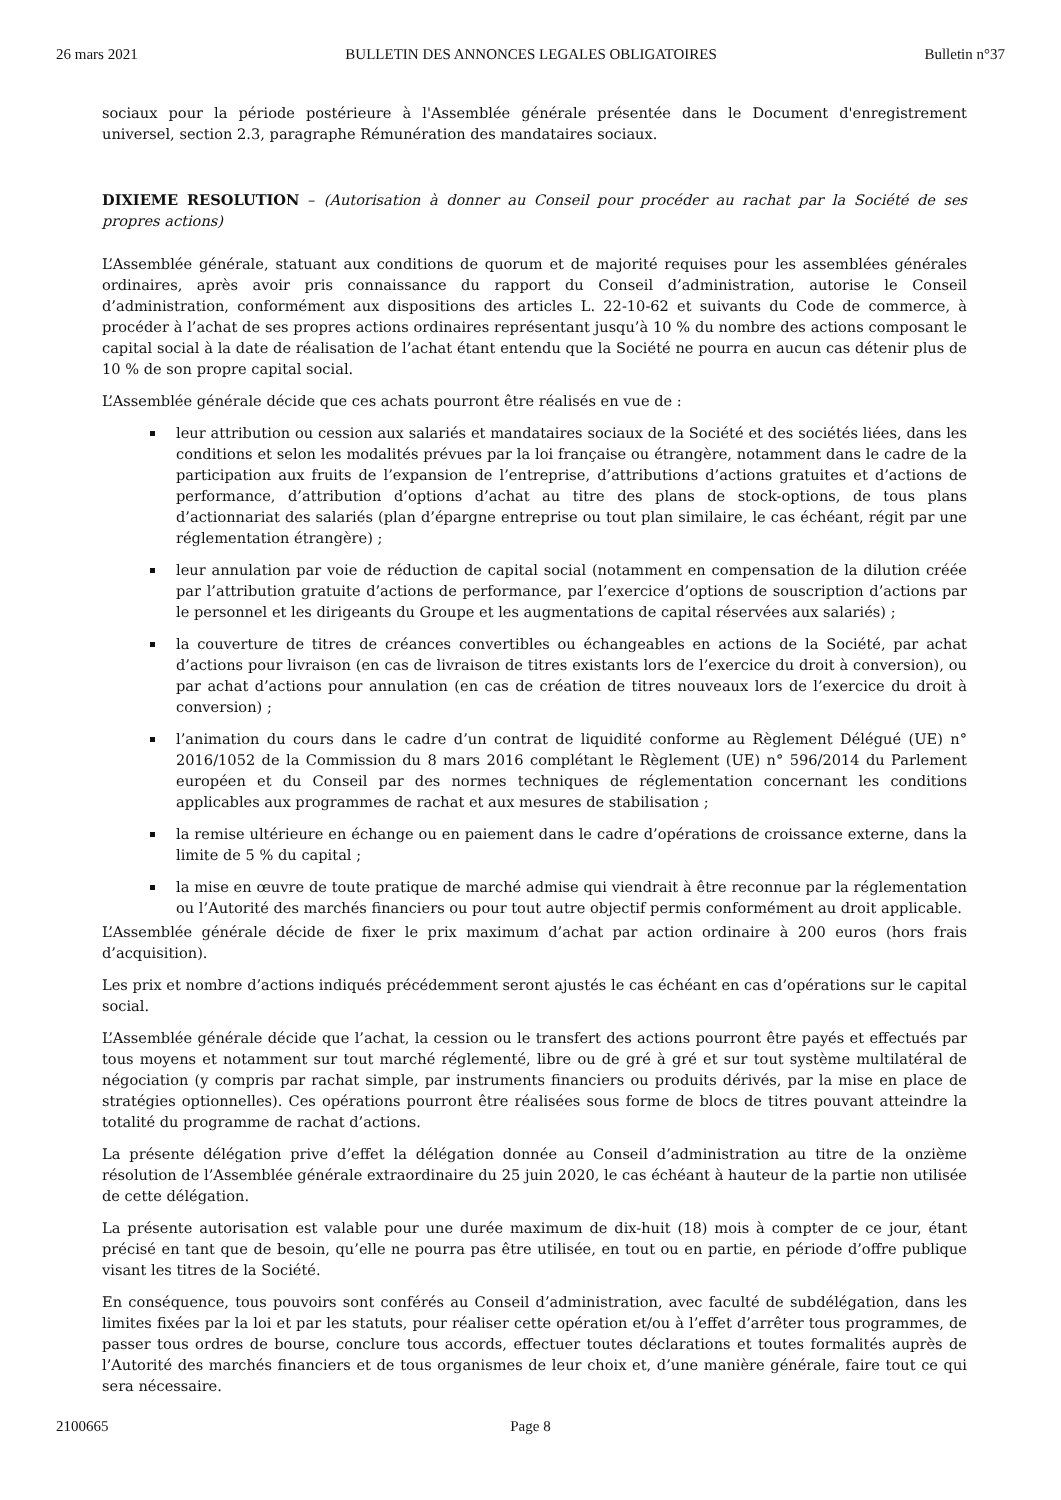26 mars 2021 BULLETIN DES ANNONCES LEGALES OBLIGATOIRES Bulletin n°37
sociaux pour la période postérieure à l'Assemblée générale présentée dans le Document d'enregistrement universel, section 2.3, paragraphe Rémunération des mandataires sociaux.
DIXIEME RESOLUTION – (Autorisation à donner au Conseil pour procéder au rachat par la Société de ses propres actions)
L’Assemblée générale, statuant aux conditions de quorum et de majorité requises pour les assemblées générales ordinaires, après avoir pris connaissance du rapport du Conseil d’administration, autorise le Conseil d’administration, conformément aux dispositions des articles L. 22-10-62 et suivants du Code de commerce, à procéder à l’achat de ses propres actions ordinaires représentant jusqu’à 10 % du nombre des actions composant le capital social à la date de réalisation de l’achat étant entendu que la Société ne pourra en aucun cas détenir plus de 10 % de son propre capital social.
L’Assemblée générale décide que ces achats pourront être réalisés en vue de :
leur attribution ou cession aux salariés et mandataires sociaux de la Société et des sociétés liées, dans les conditions et selon les modalités prévues par la loi française ou étrangère, notamment dans le cadre de la participation aux fruits de l’expansion de l’entreprise, d’attributions d’actions gratuites et d’actions de performance, d’attribution d’options d’achat au titre des plans de stock-options, de tous plans d’actionnariat des salariés (plan d’épargne entreprise ou tout plan similaire, le cas échéant, régit par une réglementation étrangère) ;
leur annulation par voie de réduction de capital social (notamment en compensation de la dilution créée par l’attribution gratuite d’actions de performance, par l’exercice d’options de souscription d’actions par le personnel et les dirigeants du Groupe et les augmentations de capital réservées aux salariés) ;
la couverture de titres de créances convertibles ou échangeables en actions de la Société, par achat d’actions pour livraison (en cas de livraison de titres existants lors de l’exercice du droit à conversion), ou par achat d’actions pour annulation (en cas de création de titres nouveaux lors de l’exercice du droit à conversion) ;
l’animation du cours dans le cadre d’un contrat de liquidité conforme au Règlement Délégué (UE) n° 2016/1052 de la Commission du 8 mars 2016 complétant le Règlement (UE) n° 596/2014 du Parlement européen et du Conseil par des normes techniques de réglementation concernant les conditions applicables aux programmes de rachat et aux mesures de stabilisation ;
la remise ultérieure en échange ou en paiement dans le cadre d’opérations de croissance externe, dans la limite de 5 % du capital ;
la mise en œuvre de toute pratique de marché admise qui viendrait à être reconnue par la réglementation ou l’Autorité des marchés financiers ou pour tout autre objectif permis conformément au droit applicable.
L’Assemblée générale décide de fixer le prix maximum d’achat par action ordinaire à 200 euros (hors frais d’acquisition).
Les prix et nombre d’actions indiqués précédemment seront ajustés le cas échéant en cas d’opérations sur le capital social.
L’Assemblée générale décide que l’achat, la cession ou le transfert des actions pourront être payés et effectués par tous moyens et notamment sur tout marché réglementé, libre ou de gré à gré et sur tout système multilatéral de négociation (y compris par rachat simple, par instruments financiers ou produits dérivés, par la mise en place de stratégies optionnelles). Ces opérations pourront être réalisées sous forme de blocs de titres pouvant atteindre la totalité du programme de rachat d’actions.
La présente délégation prive d’effet la délégation donnée au Conseil d’administration au titre de la onzième résolution de l’Assemblée générale extraordinaire du 25 juin 2020, le cas échéant à hauteur de la partie non utilisée de cette délégation.
La présente autorisation est valable pour une durée maximum de dix-huit (18) mois à compter de ce jour, étant précisé en tant que de besoin, qu’elle ne pourra pas être utilisée, en tout ou en partie, en période d’offre publique visant les titres de la Société.
En conséquence, tous pouvoirs sont conférés au Conseil d’administration, avec faculté de subdélégation, dans les limites fixées par la loi et par les statuts, pour réaliser cette opération et/ou à l’effet d’arrêter tous programmes, de passer tous ordres de bourse, conclure tous accords, effectuer toutes déclarations et toutes formalités auprès de l’Autorité des marchés financiers et de tous organismes de leur choix et, d’une manière générale, faire tout ce qui sera nécessaire.
2100665 Page 8